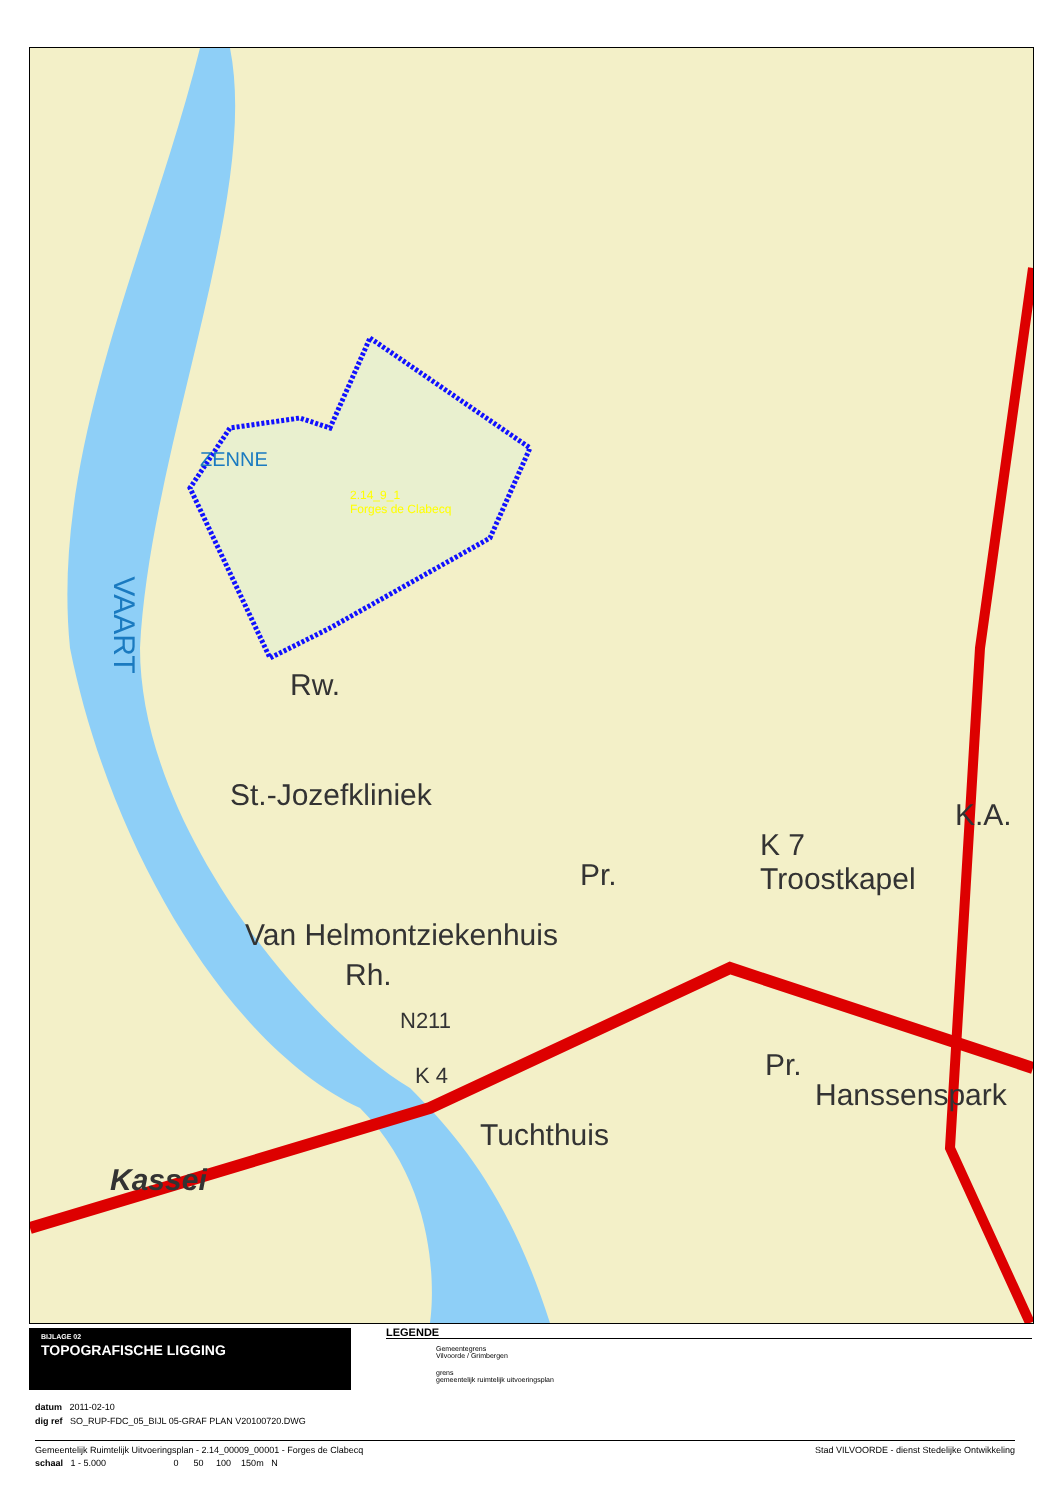VAART
ZENNE
2.14_9_1
Forges de Clabecq
Rw.
St.-Jozefkliniek
Pr.
K 7
Troostkapel
K.A.
Van Helmontziekenhuis
Rh.
N211
K 4 Pr.
Hanssenspark
Tuchthuis
Kassei
BIJLAGE 02
TOPOGRAFISCHE LIGGING
datum 2011-02-10
dig ref SO_RUP-FDC_05_BIJL 05-GRAF PLAN V20100720.DWG
schaal 1 - 5.000 0 50 100 150m N
LEGENDE
Gemeentegrens
Vilvoorde / Grimbergen
grens
gemeentelijk ruimtelijk uitvoeringsplan
Gemeentelijk Ruimtelijk Uitvoeringsplan - 2.14_00009_00001 - Forges de Clabecq Stad VILVOORDE - dienst Stedelijke Ontwikkeling